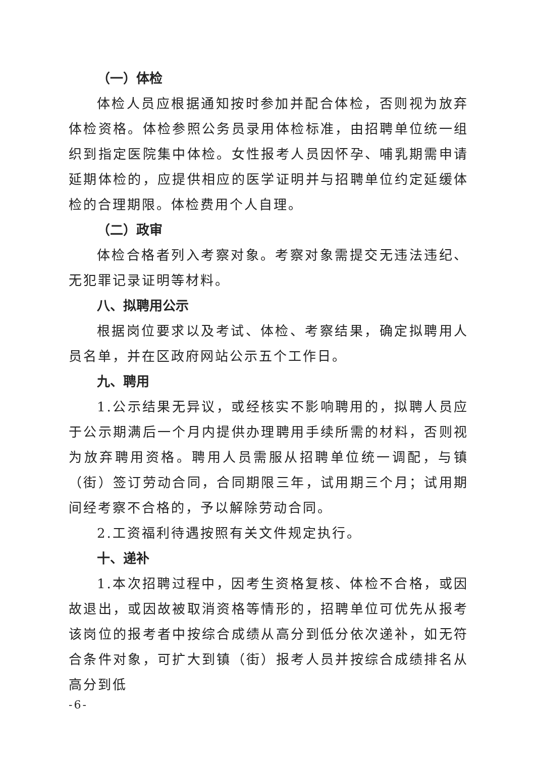（一）体检
体检人员应根据通知按时参加并配合体检，否则视为放弃体检资格。体检参照公务员录用体检标准，由招聘单位统一组织到指定医院集中体检。女性报考人员因怀孕、哺乳期需申请延期体检的，应提供相应的医学证明并与招聘单位约定延缓体检的合理期限。体检费用个人自理。
（二）政审
体检合格者列入考察对象。考察对象需提交无违法违纪、无犯罪记录证明等材料。
八、拟聘用公示
根据岗位要求以及考试、体检、考察结果，确定拟聘用人员名单，并在区政府网站公示五个工作日。
九、聘用
1.公示结果无异议，或经核实不影响聘用的，拟聘人员应于公示期满后一个月内提供办理聘用手续所需的材料，否则视为放弃聘用资格。聘用人员需服从招聘单位统一调配，与镇（街）签订劳动合同，合同期限三年，试用期三个月；试用期间经考察不合格的，予以解除劳动合同。
2.工资福利待遇按照有关文件规定执行。
十、递补
1.本次招聘过程中，因考生资格复核、体检不合格，或因故退出，或因故被取消资格等情形的，招聘单位可优先从报考该岗位的报考者中按综合成绩从高分到低分依次递补，如无符合条件对象，可扩大到镇（街）报考人员并按综合成绩排名从高分到低
-6-